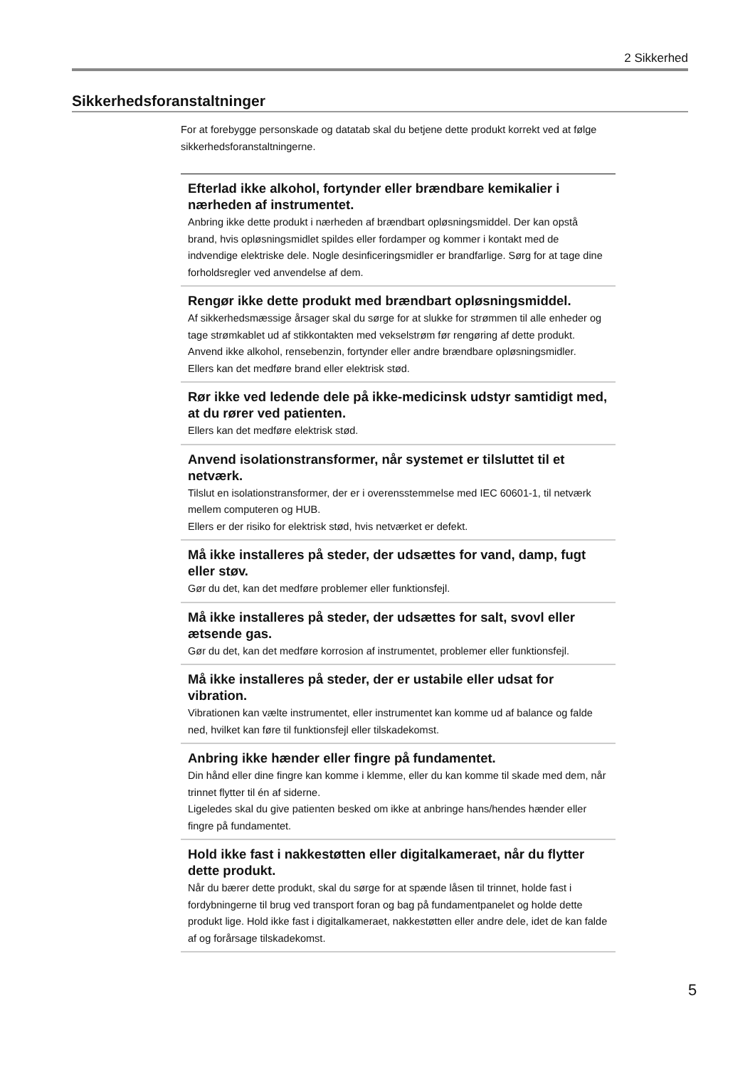2 Sikkerhed
Sikkerhedsforanstaltninger
For at forebygge personskade og datatab skal du betjene dette produkt korrekt ved at følge sikkerhedsforanstaltningerne.
Efterlad ikke alkohol, fortynder eller brændbare kemikalier i nærheden af instrumentet.
Anbring ikke dette produkt i nærheden af brændbart opløsningsmiddel. Der kan opstå brand, hvis opløsningsmidlet spildes eller fordamper og kommer i kontakt med de indvendige elektriske dele. Nogle desinficeringsmidler er brandfarlige. Sørg for at tage dine forholdsregler ved anvendelse af dem.
Rengør ikke dette produkt med brændbart opløsningsmiddel.
Af sikkerhedsmæssige årsager skal du sørge for at slukke for strømmen til alle enheder og tage strømkablet ud af stikkontakten med vekselstrøm før rengøring af dette produkt. Anvend ikke alkohol, rensebenzin, fortynder eller andre brændbare opløsningsmidler.
Ellers kan det medføre brand eller elektrisk stød.
Rør ikke ved ledende dele på ikke-medicinsk udstyr samtidigt med, at du rører ved patienten.
Ellers kan det medføre elektrisk stød.
Anvend isolationstransformer, når systemet er tilsluttet til et netværk.
Tilslut en isolationstransformer, der er i overensstemmelse med IEC 60601-1, til netværk mellem computeren og HUB.
Ellers er der risiko for elektrisk stød, hvis netværket er defekt.
Må ikke installeres på steder, der udsættes for vand, damp, fugt eller støv.
Gør du det, kan det medføre problemer eller funktionsfejl.
Må ikke installeres på steder, der udsættes for salt, svovl eller ætsende gas.
Gør du det, kan det medføre korrosion af instrumentet, problemer eller funktionsfejl.
Må ikke installeres på steder, der er ustabile eller udsat for vibration.
Vibrationen kan vælte instrumentet, eller instrumentet kan komme ud af balance og falde ned, hvilket kan føre til funktionsfejl eller tilskadekomst.
Anbring ikke hænder eller fingre på fundamentet.
Din hånd eller dine fingre kan komme i klemme, eller du kan komme til skade med dem, når trinnet flytter til én af siderne.
Ligeledes skal du give patienten besked om ikke at anbringe hans/hendes hænder eller fingre på fundamentet.
Hold ikke fast i nakkestøtten eller digitalkameraet, når du flytter dette produkt.
Når du bærer dette produkt, skal du sørge for at spænde låsen til trinnet, holde fast i fordybningerne til brug ved transport foran og bag på fundamentpanelet og holde dette produkt lige. Hold ikke fast i digitalkameraet, nakkestøtten eller andre dele, idet de kan falde af og forårsage tilskadekomst.
5